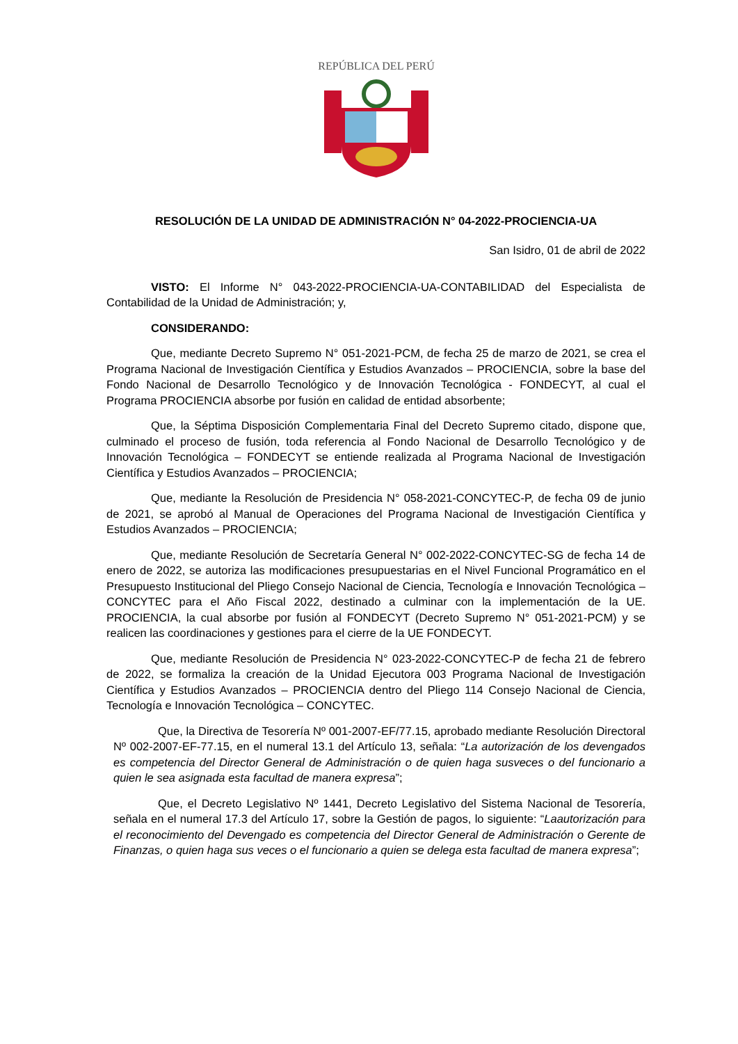REPÚBLICA DEL PERÚ
RESOLUCIÓN DE LA UNIDAD DE ADMINISTRACIÓN N° 04-2022-PROCIENCIA-UA
San Isidro, 01 de abril de 2022
VISTO: El Informe N° 043-2022-PROCIENCIA-UA-CONTABILIDAD del Especialista de Contabilidad de la Unidad de Administración; y,
CONSIDERANDO:
Que, mediante Decreto Supremo N° 051-2021-PCM, de fecha 25 de marzo de 2021, se crea el Programa Nacional de Investigación Científica y Estudios Avanzados – PROCIENCIA, sobre la base del Fondo Nacional de Desarrollo Tecnológico y de Innovación Tecnológica - FONDECYT, al cual el Programa PROCIENCIA absorbe por fusión en calidad de entidad absorbente;
Que, la Séptima Disposición Complementaria Final del Decreto Supremo citado, dispone que, culminado el proceso de fusión, toda referencia al Fondo Nacional de Desarrollo Tecnológico y de Innovación Tecnológica – FONDECYT se entiende realizada al Programa Nacional de Investigación Científica y Estudios Avanzados – PROCIENCIA;
Que, mediante la Resolución de Presidencia N° 058-2021-CONCYTEC-P, de fecha 09 de junio de 2021, se aprobó al Manual de Operaciones del Programa Nacional de Investigación Científica y Estudios Avanzados – PROCIENCIA;
Que, mediante Resolución de Secretaría General N° 002-2022-CONCYTEC-SG de fecha 14 de enero de 2022, se autoriza las modificaciones presupuestarias en el Nivel Funcional Programático en el Presupuesto Institucional del Pliego Consejo Nacional de Ciencia, Tecnología e Innovación Tecnológica – CONCYTEC para el Año Fiscal 2022, destinado a culminar con la implementación de la UE. PROCIENCIA, la cual absorbe por fusión al FONDECYT (Decreto Supremo N° 051-2021-PCM) y se realicen las coordinaciones y gestiones para el cierre de la UE FONDECYT.
Que, mediante Resolución de Presidencia N° 023-2022-CONCYTEC-P de fecha 21 de febrero de 2022, se formaliza la creación de la Unidad Ejecutora 003 Programa Nacional de Investigación Científica y Estudios Avanzados – PROCIENCIA dentro del Pliego 114 Consejo Nacional de Ciencia, Tecnología e Innovación Tecnológica – CONCYTEC.
Que, la Directiva de Tesorería Nº 001-2007-EF/77.15, aprobado mediante Resolución Directoral Nº 002-2007-EF-77.15, en el numeral 13.1 del Artículo 13, señala: “La autorización de los devengados es competencia del Director General de Administración o de quien haga susveces o del funcionario a quien le sea asignada esta facultad de manera expresa”;
Que, el Decreto Legislativo Nº 1441, Decreto Legislativo del Sistema Nacional de Tesorería, señala en el numeral 17.3 del Artículo 17, sobre la Gestión de pagos, lo siguiente: “Laautorización para el reconocimiento del Devengado es competencia del Director General de Administración o Gerente de Finanzas, o quien haga sus veces o el funcionario a quien se delega esta facultad de manera expresa”;